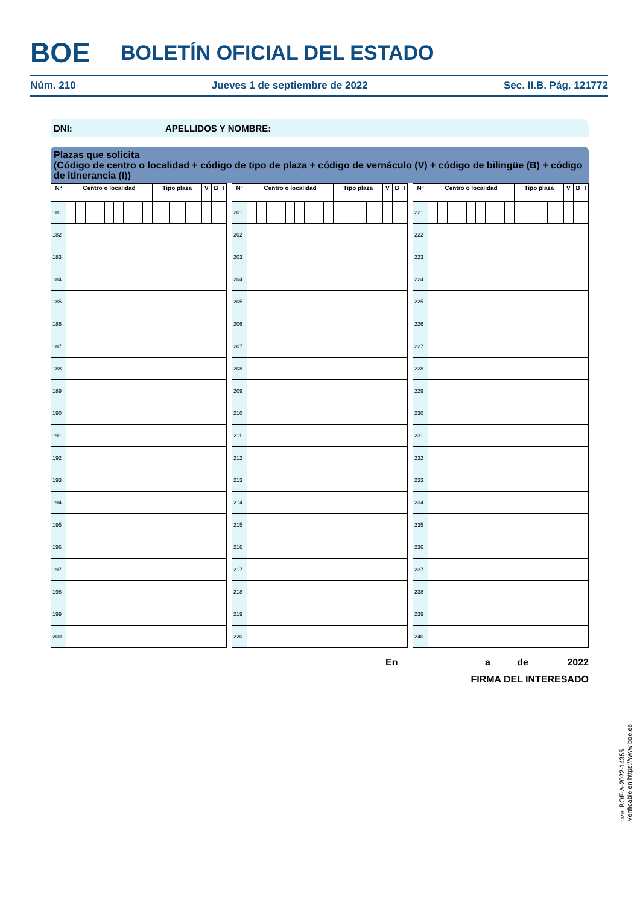BOE BOLETÍN OFICIAL DEL ESTADO
Núm. 210 Jueves 1 de septiembre de 2022 Sec. II.B. Pág. 121772
DNI: APELLIDOS Y NOMBRE:
Plazas que solicita
(Código de centro o localidad + código de tipo de plaza + código de vernáculo (V) + código de bilingüe (B) + código de itinerancia (I))
| Nº | Centro o localidad | | | | | | | | | Tipo plaza | | | V | B | I |
| --- | --- | --- | --- | --- | --- | --- | --- | --- | --- | --- | --- | --- | --- | --- | --- |
| 181 | | | | | | | | | | | | | | | |
| 182 | | | | | | | | | | | | | | | |
| 183 | | | | | | | | | | | | | | | |
| 184 | | | | | | | | | | | | | | | |
| 185 | | | | | | | | | | | | | | | |
| 186 | | | | | | | | | | | | | | | |
| 187 | | | | | | | | | | | | | | | |
| 188 | | | | | | | | | | | | | | | |
| 189 | | | | | | | | | | | | | | | |
| 190 | | | | | | | | | | | | | | | |
| 191 | | | | | | | | | | | | | | | |
| 192 | | | | | | | | | | | | | | | |
| 193 | | | | | | | | | | | | | | | |
| 194 | | | | | | | | | | | | | | | |
| 195 | | | | | | | | | | | | | | | |
| 196 | | | | | | | | | | | | | | | |
| 197 | | | | | | | | | | | | | | | |
| 198 | | | | | | | | | | | | | | | |
| 199 | | | | | | | | | | | | | | | |
| 200 | | | | | | | | | | | | | | | |
| Nº | Centro o localidad | | | | | | | | | Tipo plaza | | | V | B | I |
| --- | --- | --- | --- | --- | --- | --- | --- | --- | --- | --- | --- | --- | --- | --- | --- |
| 201 | | | | | | | | | | | | | | | |
| 202 | | | | | | | | | | | | | | | |
| 203 | | | | | | | | | | | | | | | |
| 204 | | | | | | | | | | | | | | | |
| 205 | | | | | | | | | | | | | | | |
| 206 | | | | | | | | | | | | | | | |
| 207 | | | | | | | | | | | | | | | |
| 208 | | | | | | | | | | | | | | | |
| 209 | | | | | | | | | | | | | | | |
| 210 | | | | | | | | | | | | | | | |
| 211 | | | | | | | | | | | | | | | |
| 212 | | | | | | | | | | | | | | | |
| 213 | | | | | | | | | | | | | | | |
| 214 | | | | | | | | | | | | | | | |
| 215 | | | | | | | | | | | | | | | |
| 216 | | | | | | | | | | | | | | | |
| 217 | | | | | | | | | | | | | | | |
| 218 | | | | | | | | | | | | | | | |
| 219 | | | | | | | | | | | | | | | |
| 220 | | | | | | | | | | | | | | | |
| Nº | Centro o localidad | | | | | | | | | Tipo plaza | | | V | B | I |
| --- | --- | --- | --- | --- | --- | --- | --- | --- | --- | --- | --- | --- | --- | --- | --- |
| 221 | | | | | | | | | | | | | | | |
| 222 | | | | | | | | | | | | | | | |
| 223 | | | | | | | | | | | | | | | |
| 224 | | | | | | | | | | | | | | | |
| 225 | | | | | | | | | | | | | | | |
| 226 | | | | | | | | | | | | | | | |
| 227 | | | | | | | | | | | | | | | |
| 228 | | | | | | | | | | | | | | | |
| 229 | | | | | | | | | | | | | | | |
| 230 | | | | | | | | | | | | | | | |
| 231 | | | | | | | | | | | | | | | |
| 232 | | | | | | | | | | | | | | | |
| 233 | | | | | | | | | | | | | | | |
| 234 | | | | | | | | | | | | | | | |
| 235 | | | | | | | | | | | | | | | |
| 236 | | | | | | | | | | | | | | | |
| 237 | | | | | | | | | | | | | | | |
| 238 | | | | | | | | | | | | | | | |
| 239 | | | | | | | | | | | | | | | |
| 240 | | | | | | | | | | | | | | | |
En a de 2022
FIRMA DEL INTERESADO
cve: BOE-A-2022-14355
Verificable en https://www.boe.es